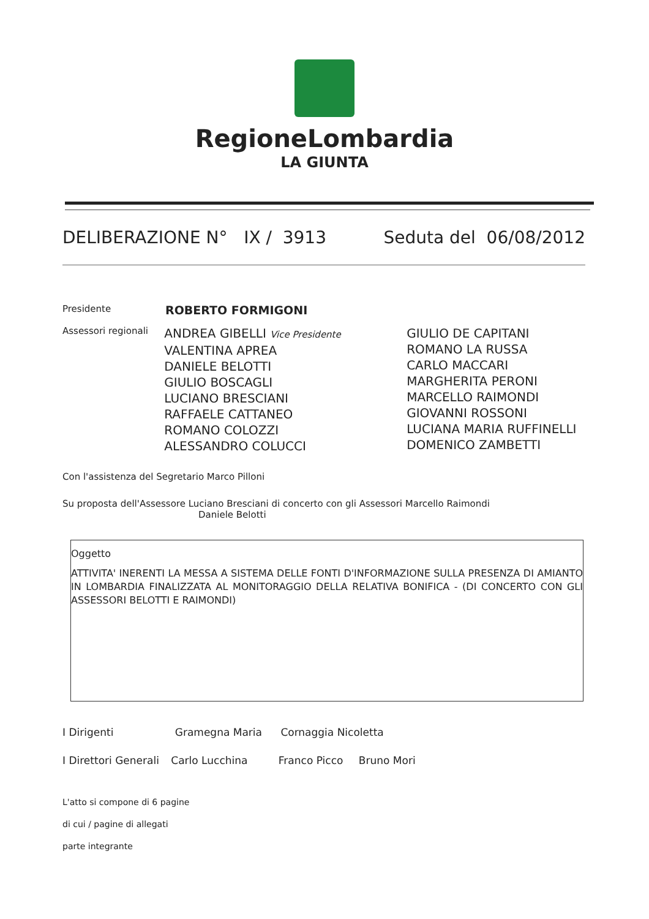RegioneLombardia
LA GIUNTA
DELIBERAZIONE N° IX / 3913 Seduta del 06/08/2012
Presidente
ROBERTO FORMIGONI
Assessori regionali
ANDREA GIBELLI Vice Presidente
VALENTINA APREA
DANIELE BELOTTI
GIULIO BOSCAGLI
LUCIANO BRESCIANI
RAFFAELE CATTANEO
ROMANO COLOZZI
ALESSANDRO COLUCCI
GIULIO DE CAPITANI
ROMANO LA RUSSA
CARLO MACCARI
MARGHERITA PERONI
MARCELLO RAIMONDI
GIOVANNI ROSSONI
LUCIANA MARIA RUFFINELLI
DOMENICO ZAMBETTI
Con l'assistenza del Segretario Marco Pilloni
Su proposta dell'Assessore Luciano Bresciani di concerto con gli Assessori Marcello Raimondi
Daniele Belotti
Oggetto
ATTIVITA' INERENTI LA MESSA A SISTEMA DELLE FONTI D'INFORMAZIONE SULLA PRESENZA DI AMIANTO IN LOMBARDIA FINALIZZATA AL MONITORAGGIO DELLA RELATIVA BONIFICA - (DI CONCERTO CON GLI ASSESSORI BELOTTI E RAIMONDI)
I Dirigenti Gramegna Maria Cornaggia Nicoletta
I Direttori Generali Carlo Lucchina Franco Picco Bruno Mori
L'atto si compone di 6 pagine
di cui / pagine di allegati
parte integrante